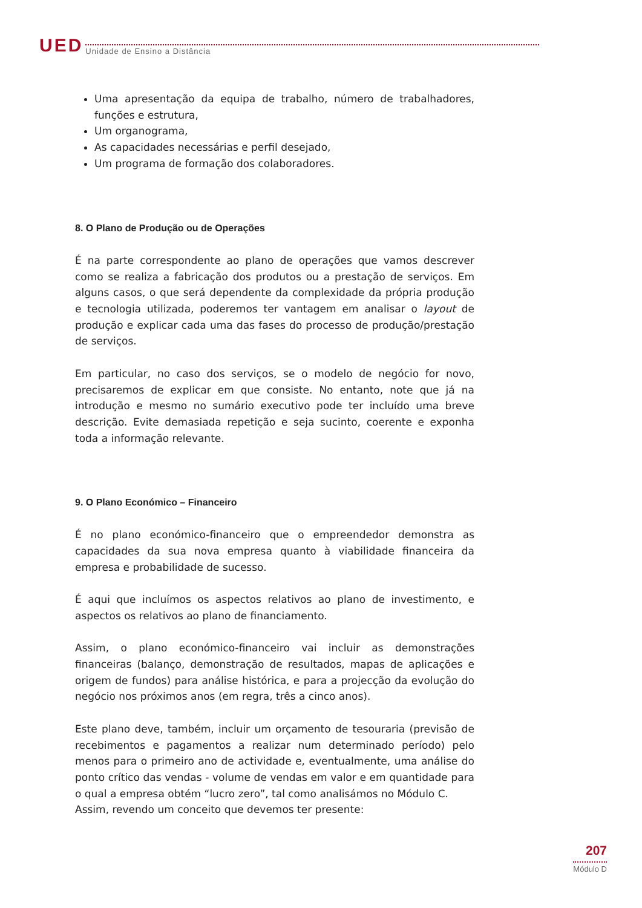UED Unidade de Ensino a Distância
Uma apresentação da equipa de trabalho, número de trabalhadores, funções e estrutura,
Um organograma,
As capacidades necessárias e perfil desejado,
Um programa de formação dos colaboradores.
8. O Plano de Produção ou de Operações
É na parte correspondente ao plano de operações que vamos descrever como se realiza a fabricação dos produtos ou a prestação de serviços. Em alguns casos, o que será dependente da complexidade da própria produção e tecnologia utilizada, poderemos ter vantagem em analisar o layout de produção e explicar cada uma das fases do processo de produção/prestação de serviços.
Em particular, no caso dos serviços, se o modelo de negócio for novo, precisaremos de explicar em que consiste. No entanto, note que já na introdução e mesmo no sumário executivo pode ter incluído uma breve descrição. Evite demasiada repetição e seja sucinto, coerente e exponha toda a informação relevante.
9. O Plano Económico – Financeiro
É no plano económico-financeiro que o empreendedor demonstra as capacidades da sua nova empresa quanto à viabilidade financeira da empresa e probabilidade de sucesso.
É aqui que incluímos os aspectos relativos ao plano de investimento, e aspectos os relativos ao plano de financiamento.
Assim, o plano económico-financeiro vai incluir as demonstrações financeiras (balanço, demonstração de resultados, mapas de aplicações e origem de fundos) para análise histórica, e para a projecção da evolução do negócio nos próximos anos (em regra, três a cinco anos).
Este plano deve, também, incluir um orçamento de tesouraria (previsão de recebimentos e pagamentos a realizar num determinado período) pelo menos para o primeiro ano de actividade e, eventualmente, uma análise do ponto crítico das vendas - volume de vendas em valor e em quantidade para o qual a empresa obtém “lucro zero”, tal como analisámos no Módulo C.
Assim, revendo um conceito que devemos ter presente:
207
Módulo D